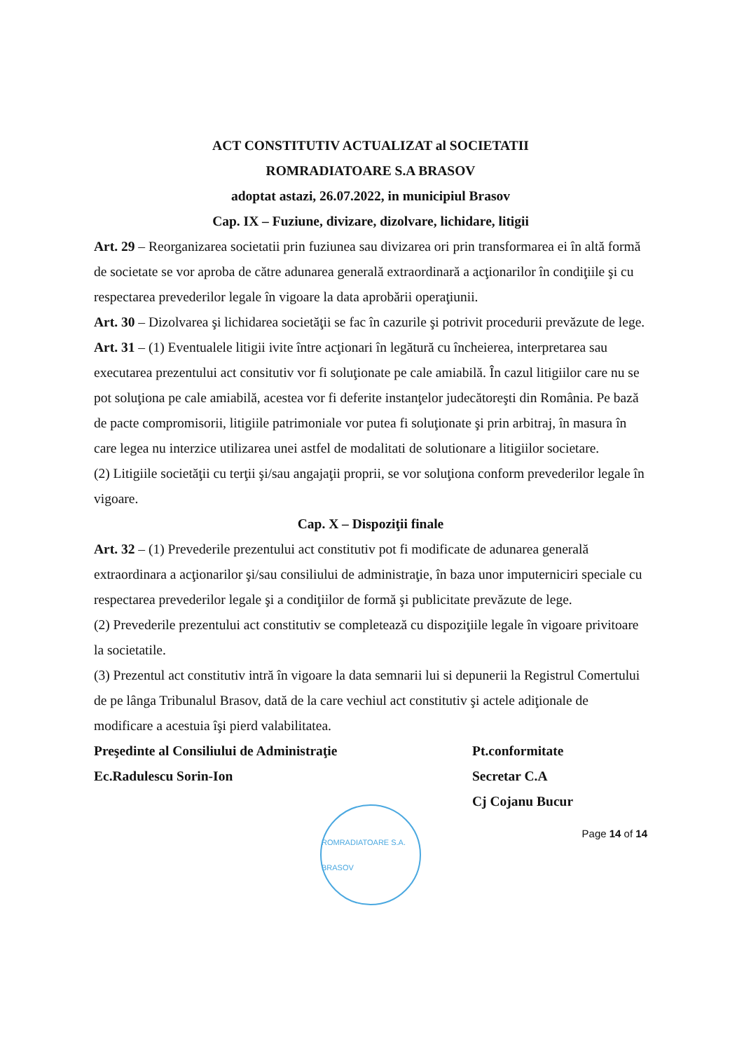ACT CONSTITUTIV ACTUALIZAT al SOCIETATII
ROMRADIATOARE S.A BRASOV
adoptat astazi, 26.07.2022, in municipiul Brasov
Cap. IX – Fuziune, divizare, dizolvare, lichidare, litigii
Art. 29 – Reorganizarea societatii prin fuziunea sau divizarea ori prin transformarea ei în altă formă de societate se vor aproba de către adunarea generală extraordinară a acţionarilor în condiţiile şi cu respectarea prevederilor legale în vigoare la data aprobării operaţiunii.
Art. 30 – Dizolvarea şi lichidarea societăţii se fac în cazurile şi potrivit procedurii prevăzute de lege.
Art. 31 – (1) Eventualele litigii ivite între acţionari în legătură cu încheierea, interpretarea sau executarea prezentului act consitutiv vor fi soluţionate pe cale amiabilă. În cazul litigiilor care nu se pot soluţiona pe cale amiabilă, acestea vor fi deferite instanţelor judecătoreşti din România. Pe bază de pacte compromisorii, litigiile patrimoniale vor putea fi soluţionate şi prin arbitraj, în masura în care legea nu interzice utilizarea unei astfel de modalitati de solutionare a litigiilor societare.
(2) Litigiile societăţii cu terţii şi/sau angajaţii proprii, se vor soluţiona conform prevederilor legale în vigoare.
Cap. X – Dispoziţii finale
Art. 32 – (1) Prevederile prezentului act constitutiv pot fi modificate de adunarea generală extraordinara a acţionarilor şi/sau consiliului de administraţie, în baza unor imputerniciri speciale cu respectarea prevederilor legale şi a condiţiilor de formă şi publicitate prevăzute de lege.
(2) Prevederile prezentului act constitutiv se completează cu dispoziţiile legale în vigoare privitoare la societatile.
(3) Prezentul act constitutiv intră în vigoare la data semnarii lui si depunerii la Registrul Comertului de pe lânga Tribunalul Brasov, dată de la care vechiul act constitutiv şi actele adiţionale de modificare a acestuia îşi pierd valabilitatea.
Preşedinte al Consiliului de Administraţie
Ec.Radulescu Sorin-Ion
Pt.conformitate
Secretar C.A
Cj Cojanu Bucur
Page 14 of 14
ROMRADIATOARE S.A. BRASOV